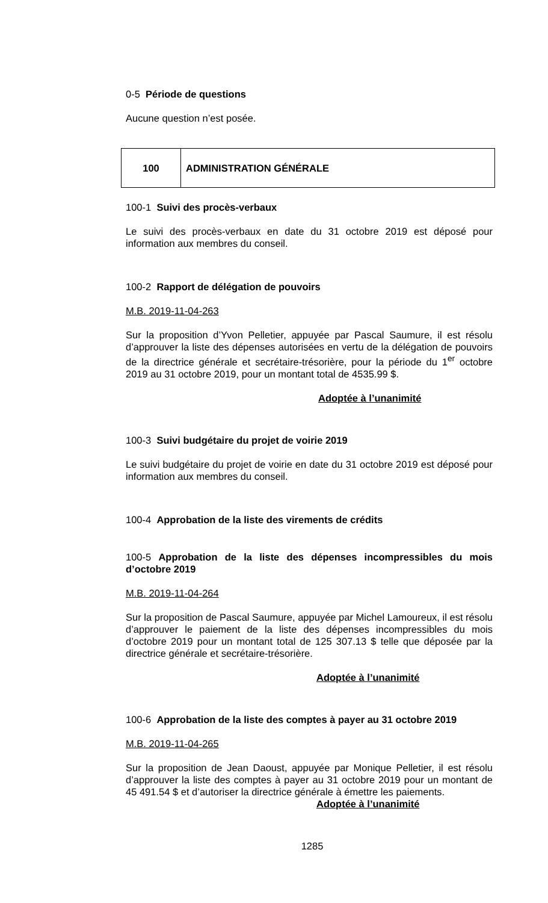0-5 Période de questions
Aucune question n’est posée.
| 100 | ADMINISTRATION GÉNÉRALE |
100-1 Suivi des procès-verbaux
Le suivi des procès-verbaux en date du 31 octobre 2019 est déposé pour information aux membres du conseil.
100-2 Rapport de délégation de pouvoirs
M.B. 2019-11-04-263
Sur la proposition d’Yvon Pelletier, appuyée par Pascal Saumure, il est résolu d’approuver la liste des dépenses autorisées en vertu de la délégation de pouvoirs de la directrice générale et secrétaire-trésorière, pour la période du 1<sup>er</sup> octobre 2019 au 31 octobre 2019, pour un montant total de 4535.99 $.
Adoptée à l’unanimité
100-3 Suivi budgétaire du projet de voirie 2019
Le suivi budgétaire du projet de voirie en date du 31 octobre 2019 est déposé pour information aux membres du conseil.
100-4 Approbation de la liste des virements de crédits
100-5 Approbation de la liste des dépenses incompressibles du mois d’octobre 2019
M.B. 2019-11-04-264
Sur la proposition de Pascal Saumure, appuyée par Michel Lamoureux, il est résolu d’approuver le paiement de la liste des dépenses incompressibles du mois d’octobre 2019 pour un montant total de 125 307.13 $ telle que déposée par la directrice générale et secrétaire-trésorière.
Adoptée à l’unanimité
100-6 Approbation de la liste des comptes à payer au 31 octobre 2019
M.B. 2019-11-04-265
Sur la proposition de Jean Daoust, appuyée par Monique Pelletier, il est résolu d’approuver la liste des comptes à payer au 31 octobre 2019 pour un montant de 45 491.54 $ et d’autoriser la directrice générale à émettre les paiements.
Adoptée à l’unanimité
1285